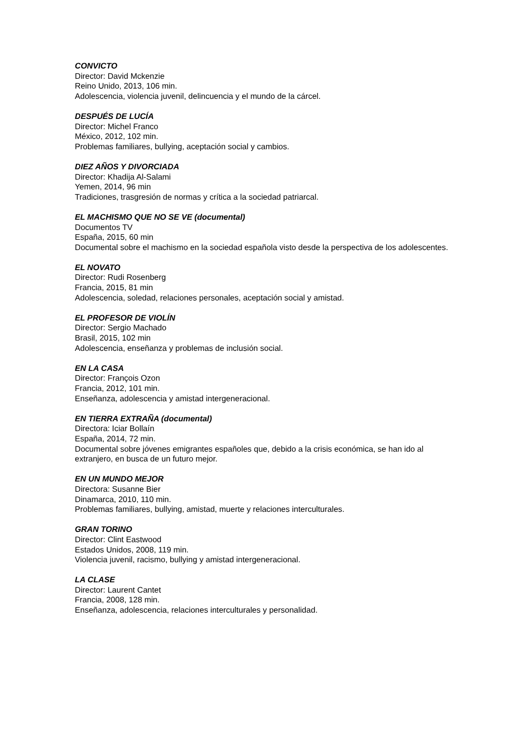CONVICTO
Director: David Mckenzie
Reino Unido, 2013, 106 min.
Adolescencia, violencia juvenil, delincuencia y el mundo de la cárcel.
DESPUÉS DE LUCÍA
Director: Michel Franco
México, 2012, 102 min.
Problemas familiares, bullying, aceptación social y cambios.
DIEZ AÑOS Y DIVORCIADA
Director: Khadija Al-Salami
Yemen, 2014, 96 min
Tradiciones, trasgresión de normas y crítica a la sociedad patriarcal.
EL MACHISMO QUE NO SE VE (documental)
Documentos TV
España, 2015, 60 min
Documental sobre el machismo en la sociedad española visto desde la perspectiva de los adolescentes.
EL NOVATO
Director: Rudi Rosenberg
Francia, 2015, 81 min
Adolescencia, soledad, relaciones personales, aceptación social y amistad.
EL PROFESOR DE VIOLÍN
Director: Sergio Machado
Brasil, 2015, 102 min
Adolescencia, enseñanza y problemas de inclusión social.
EN LA CASA
Director: François Ozon
Francia, 2012, 101 min.
Enseñanza, adolescencia y amistad intergeneracional.
EN TIERRA EXTRAÑA (documental)
Directora: Iciar Bollaín
España, 2014, 72 min.
Documental sobre jóvenes emigrantes españoles que, debido a la crisis económica, se han ido al extranjero, en busca de un futuro mejor.
EN UN MUNDO MEJOR
Directora: Susanne Bier
Dinamarca, 2010, 110 min.
Problemas familiares, bullying, amistad, muerte y relaciones interculturales.
GRAN TORINO
Director: Clint Eastwood
Estados Unidos, 2008, 119 min.
Violencia juvenil, racismo, bullying y amistad intergeneracional.
LA CLASE
Director: Laurent Cantet
Francia, 2008, 128 min.
Enseñanza, adolescencia, relaciones interculturales y personalidad.